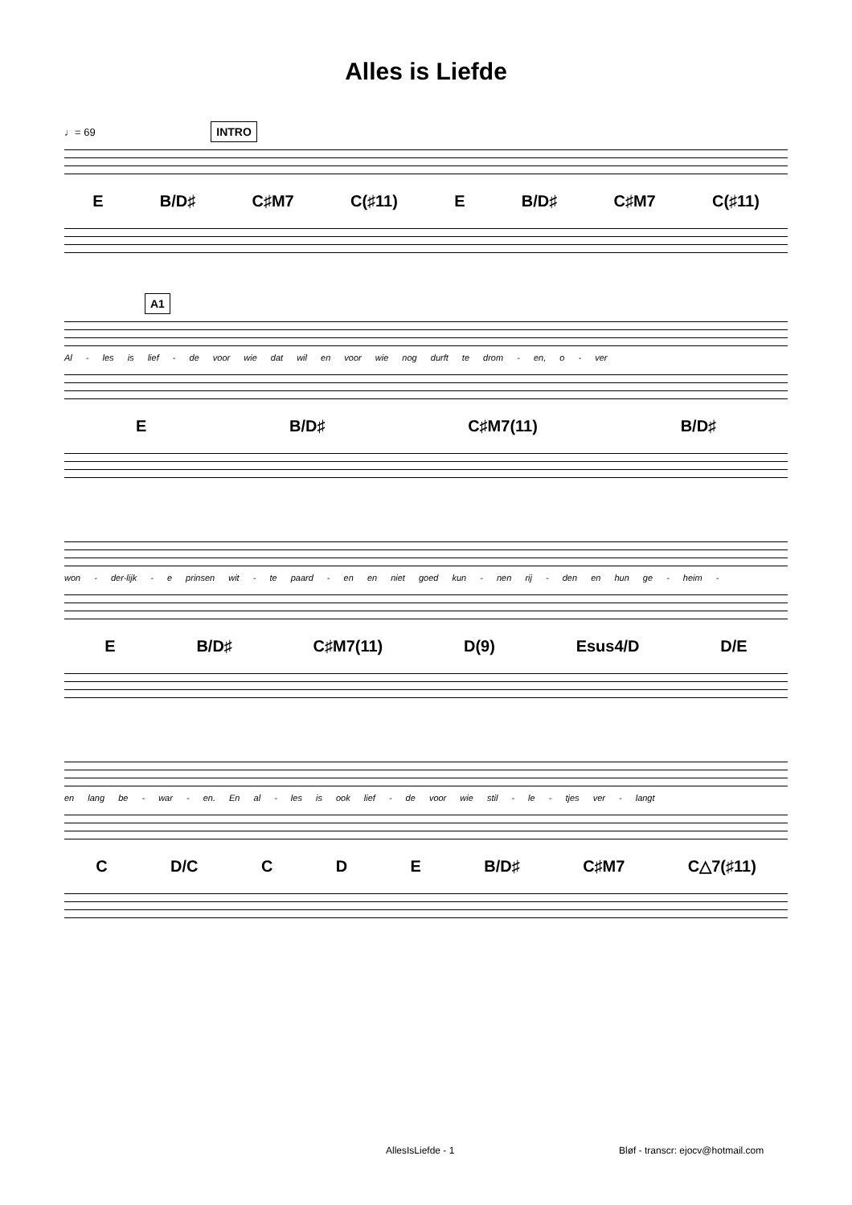Alles is Liefde
♩= 69 INTRO
E B/D♯ C♯M7 C(♯11) E B/D♯ C♯M7 C(♯11)
A1
Al - les is lief - de voor wie dat wil en voor wie nog durft te drom - en, o - ver
E B/D♯ C♯M7(11) B/D♯
won - der-lijk - e prinsen wit - te paard - en en niet goed kun - nen rij - den en hun ge - heim -
E B/D♯ C♯M7(11) D(9) Esus4/D D/E
en lang be - war - en. En al - les is ook lief - de voor wie stil - le - tjes ver - langt
C D/C C D E B/D♯ C♯M7 C△7(♯11)
AllesIsLiefde - 1 Bløf - transcr: ejocv@hotmail.com